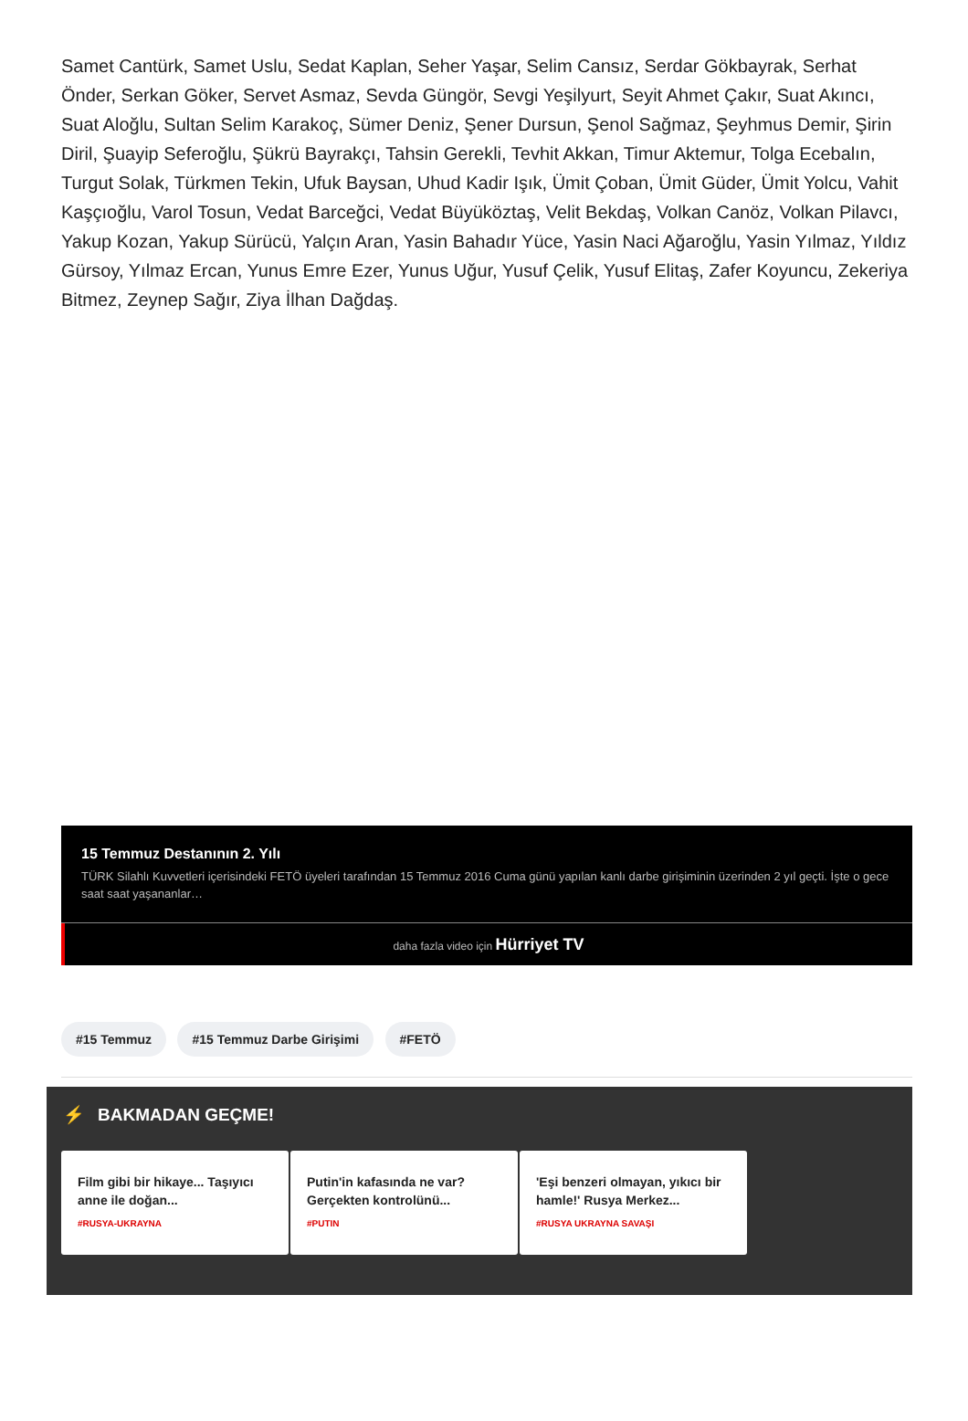Samet Cantürk, Samet Uslu, Sedat Kaplan, Seher Yaşar, Selim Cansız, Serdar Gökbayrak, Serhat Önder, Serkan Göker, Servet Asmaz, Sevda Güngör, Sevgi Yeşilyurt, Seyit Ahmet Çakır, Suat Akıncı, Suat Aloğlu, Sultan Selim Karakoç, Sümer Deniz, Şener Dursun, Şenol Sağmaz, Şeyhmus Demir, Şirin Diril, Şuayip Seferoğlu, Şükrü Bayrakçı, Tahsin Gerekli, Tevhit Akkan, Timur Aktemur, Tolga Ecebalın, Turgut Solak, Türkmen Tekin, Ufuk Baysan, Uhud Kadir Işık, Ümit Çoban, Ümit Güder, Ümit Yolcu, Vahit Kaşçıoğlu, Varol Tosun, Vedat Barceğci, Vedat Büyüköztaş, Velit Bekdaş, Volkan Canöz, Volkan Pilavcı, Yakup Kozan, Yakup Sürücü, Yalçın Aran, Yasin Bahadır Yüce, Yasin Naci Ağaroğlu, Yasin Yılmaz, Yıldız Gürsoy, Yılmaz Ercan, Yunus Emre Ezer, Yunus Uğur, Yusuf Çelik, Yusuf Elitaş, Zafer Koyuncu, Zekeriya Bitmez, Zeynep Sağır, Ziya İlhan Dağdaş.
15 Temmuz Destanının 2. Yılı
TÜRK Silahlı Kuvvetleri içerisindeki FETÖ üyeleri tarafından 15 Temmuz 2016 Cuma günü yapılan kanlı darbe girişiminin üzerinden 2 yıl geçti. İşte o gece saat saat yaşananlar…
daha fazla video için Hürriyet TV
#15 Temmuz #15 Temmuz Darbe Girişimi #FETÖ
⚡ BAKMADAN GEÇME!
Film gibi bir hikaye... Taşıyıcı anne ile doğan...
#RUSYA-UKRAYNA
Putin'in kafasında ne var? Gerçekten kontrolünü...
#PUTIN
'Eşi benzeri olmayan, yıkıcı bir hamle!' Rusya Merkez...
#RUSYA UKRAYNA SAVAŞI